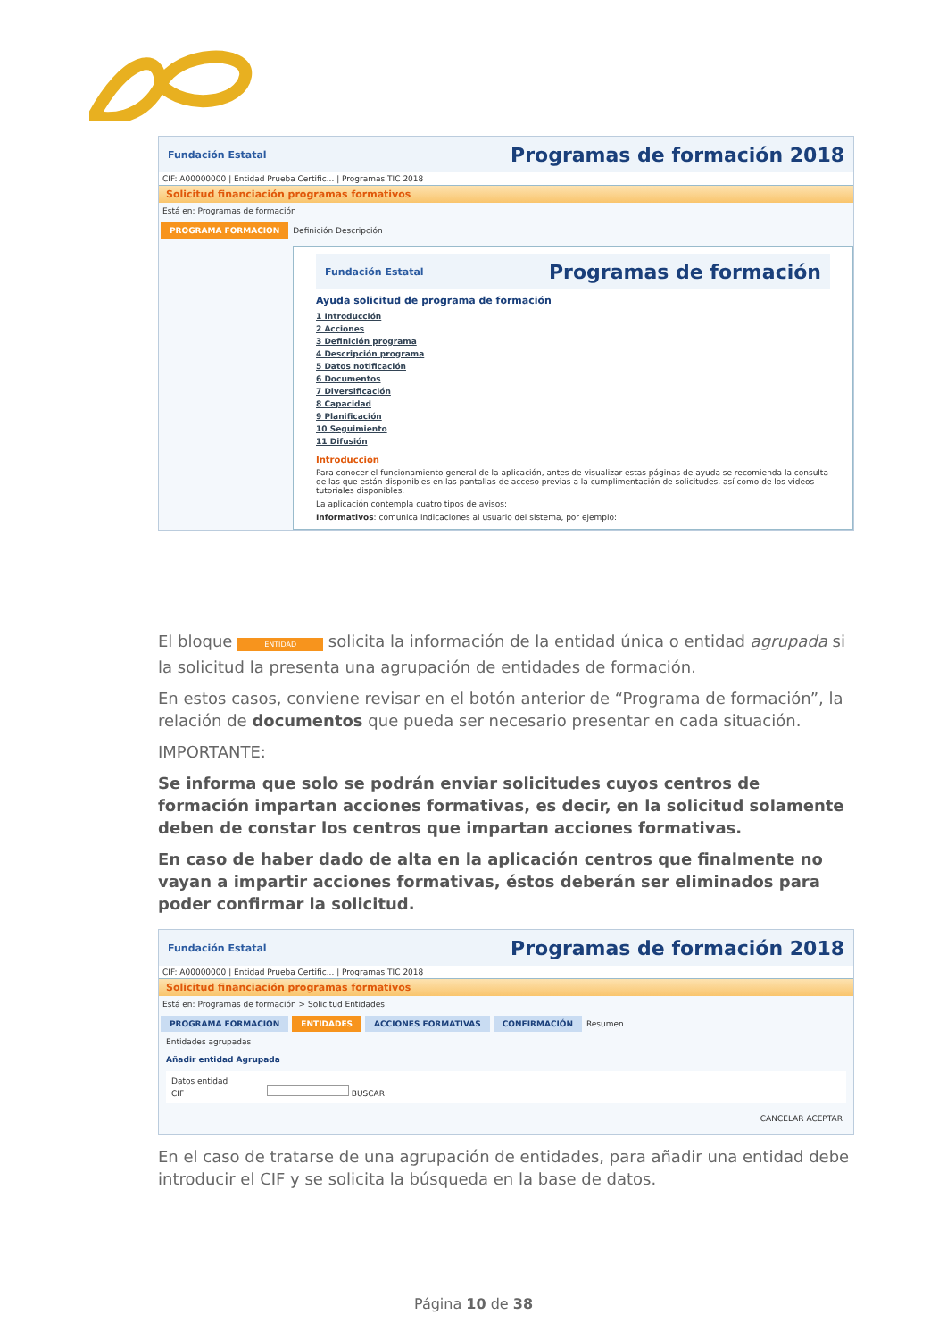Fundación Estatal Programas de formación 2018
CIF: A00000000 | Entidad Prueba Certific... | Programas TIC 2018
Solicitud financiación programas formativos
Está en: Programas de formación
PROGRAMA FORMACION Definición Descripción
Fundación Estatal Programas de formación
Ayuda solicitud de programa de formación
1 Introducción
2 Acciones
3 Definición programa
4 Descripción programa
5 Datos notificación
6 Documentos
7 Diversificación
8 Capacidad
9 Planificación
10 Seguimiento
11 Difusión
Introducción
Para conocer el funcionamiento general de la aplicación, antes de visualizar estas páginas de ayuda se recomienda la consulta de las que están disponibles en las pantallas de acceso previas a la cumplimentación de solicitudes, así como de los videos tutoriales disponibles.
La aplicación contempla cuatro tipos de avisos:
Informativos: comunica indicaciones al usuario del sistema, por ejemplo:
El bloque ENTIDAD solicita la información de la entidad única o entidad agrupada si la solicitud la presenta una agrupación de entidades de formación.
En estos casos, conviene revisar en el botón anterior de “Programa de formación”, la relación de documentos que pueda ser necesario presentar en cada situación.
IMPORTANTE:
Se informa que solo se podrán enviar solicitudes cuyos centros de formación impartan acciones formativas, es decir, en la solicitud solamente deben de constar los centros que impartan acciones formativas.
En caso de haber dado de alta en la aplicación centros que finalmente no vayan a impartir acciones formativas, éstos deberán ser eliminados para poder confirmar la solicitud.
Fundación Estatal Programas de formación 2018
CIF: A00000000 | Entidad Prueba Certific... | Programas TIC 2018
Solicitud financiación programas formativos
Está en: Programas de formación > Solicitud Entidades
PROGRAMA FORMACION ENTIDADES ACCIONES FORMATIVAS CONFIRMACIÓN Resumen
Entidades agrupadas
Añadir entidad Agrupada
Datos entidad
CIF BUSCAR
CANCELAR ACEPTAR
En el caso de tratarse de una agrupación de entidades, para añadir una entidad debe introducir el CIF y se solicita la búsqueda en la base de datos.
Página 10 de 38